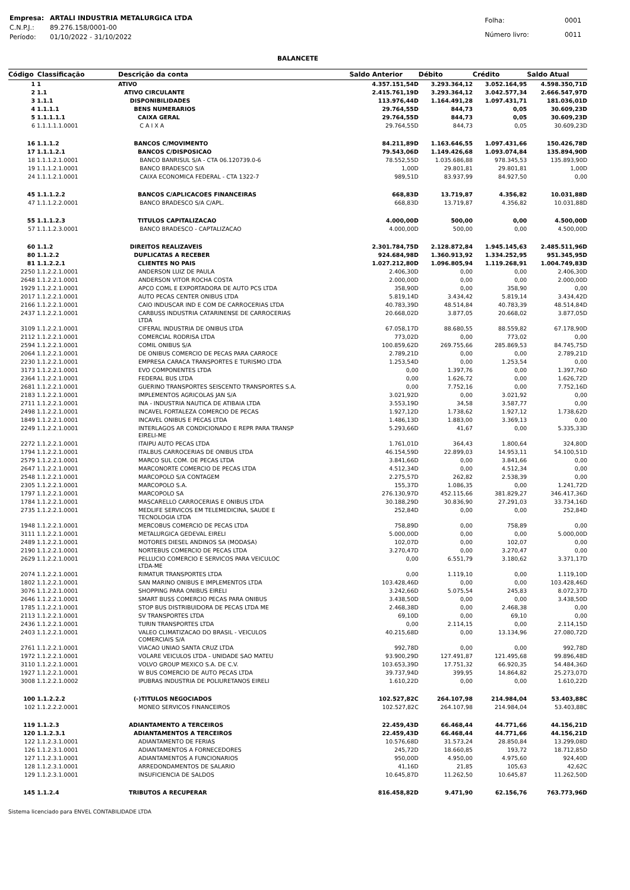| Empresa: | ARTALI INDUSTRIA METALURGICA LTDA |
| C.N.P.J.: | 89.276.158/0001-00 |
| Período: | 01/10/2022 - 31/10/2022 |
| Folha: | 0001 |
| Número livro: | 0011 |
BALANCETE
| Código | Classificação | Descrição da conta | Saldo Anterior | Débito | Crédito | Saldo Atual |
| --- | --- | --- | --- | --- | --- | --- |
| 1 | 1 | ATIVO | 4.357.151,54D | 3.293.364,12 | 3.052.164,95 | 4.598.350,71D |
| 2 | 1.1 | ATIVO CIRCULANTE | 2.415.761,19D | 3.293.364,12 | 3.042.577,34 | 2.666.547,97D |
| 3 | 1.1.1 | DISPONIBILIDADES | 113.976,44D | 1.164.491,28 | 1.097.431,71 | 181.036,01D |
| 4 | 1.1.1.1 | BENS NUMERARIOS | 29.764,55D | 844,73 | 0,05 | 30.609,23D |
| 5 | 1.1.1.1.1 | CAIXA GERAL | 29.764,55D | 844,73 | 0,05 | 30.609,23D |
| 6 | 1.1.1.1.1.0001 | C A I X A | 29.764,55D | 844,73 | 0,05 | 30.609,23D |
| 16 | 1.1.1.2 | BANCOS C/MOVIMENTO | 84.211,89D | 1.163.646,55 | 1.097.431,66 | 150.426,78D |
| 17 | 1.1.1.2.1 | BANCOS C/DISPOSICAO | 79.543,06D | 1.149.426,68 | 1.093.074,84 | 135.894,90D |
| 18 | 1.1.1.2.1.0001 | BANCO BANRISUL S/A - CTA 06.120739.0-6 | 78.552,55D | 1.035.686,88 | 978.345,53 | 135.893,90D |
| 19 | 1.1.1.2.1.0001 | BANCO BRADESCO S/A | 1,00D | 29.801,81 | 29.801,81 | 1,00D |
| 24 | 1.1.1.2.1.0001 | CAIXA ECONOMICA FEDERAL - CTA 1322-7 | 989,51D | 83.937,99 | 84.927,50 | 0,00 |
| 45 | 1.1.1.2.2 | BANCOS C/APLICACOES FINANCEIRAS | 668,83D | 13.719,87 | 4.356,82 | 10.031,88D |
| 47 | 1.1.1.2.2.0001 | BANCO BRADESCO S/A C/APL. | 668,83D | 13.719,87 | 4.356,82 | 10.031,88D |
| 55 | 1.1.1.2.3 | TITULOS CAPITALIZACAO | 4.000,00D | 500,00 | 0,00 | 4.500,00D |
| 57 | 1.1.1.2.3.0001 | BANCO BRADESCO - CAPTALIZACAO | 4.000,00D | 500,00 | 0,00 | 4.500,00D |
| 60 | 1.1.2 | DIREITOS REALIZAVEIS | 2.301.784,75D | 2.128.872,84 | 1.945.145,63 | 2.485.511,96D |
| 80 | 1.1.2.2 | DUPLICATAS A RECEBER | 924.684,98D | 1.360.913,92 | 1.334.252,95 | 951.345,95D |
| 81 | 1.1.2.2.1 | CLIENTES NO PAIS | 1.027.212,80D | 1.096.805,94 | 1.119.268,91 | 1.004.749,83D |
| 2250 | 1.1.2.2.1.0001 | ANDERSON LUIZ DE PAULA | 2.406,30D | 0,00 | 0,00 | 2.406,30D |
| 2648 | 1.1.2.2.1.0001 | ANDERSON VITOR ROCHA COSTA | 2.000,00D | 0,00 | 0,00 | 2.000,00D |
| 1929 | 1.1.2.2.1.0001 | APCO COML E EXPORTADORA DE AUTO PCS LTDA | 358,90D | 0,00 | 358,90 | 0,00 |
| 2017 | 1.1.2.2.1.0001 | AUTO PECAS CENTER ONIBUS LTDA | 5.819,14D | 3.434,42 | 5.819,14 | 3.434,42D |
| 2166 | 1.1.2.2.1.0001 | CAIO INDUSCAR IND E COM DE CARROCERIAS LTDA | 40.783,39D | 48.514,84 | 40.783,39 | 48.514,84D |
| 2437 | 1.1.2.2.1.0001 | CARBUSS INDUSTRIA CATARINENSE DE CARROCERIAS LTDA | 20.668,02D | 3.877,05 | 20.668,02 | 3.877,05D |
| 3109 | 1.1.2.2.1.0001 | CIFERAL INDUSTRIA DE ONIBUS LTDA | 67.058,17D | 88.680,55 | 88.559,82 | 67.178,90D |
| 2112 | 1.1.2.2.1.0001 | COMERCIAL RODRISA LTDA | 773,02D | 0,00 | 773,02 | 0,00 |
| 2594 | 1.1.2.2.1.0001 | COMIL ONIBUS S/A | 100.859,62D | 269.755,66 | 285.869,53 | 84.745,75D |
| 2064 | 1.1.2.2.1.0001 | DE ONIBUS COMERCIO DE PECAS PARA CARROCE | 2.789,21D | 0,00 | 0,00 | 2.789,21D |
| 2230 | 1.1.2.2.1.0001 | EMPRESA CARACA TRANSPORTES E TURISMO LTDA | 1.253,54D | 0,00 | 1.253,54 | 0,00 |
| 3173 | 1.1.2.2.1.0001 | EVO COMPONENTES LTDA | 0,00 | 1.397,76 | 0,00 | 1.397,76D |
| 2364 | 1.1.2.2.1.0001 | FEDERAL BUS LTDA | 0,00 | 1.626,72 | 0,00 | 1.626,72D |
| 2681 | 1.1.2.2.1.0001 | GUERINO TRANSPORTES SEISCENTO TRANSPORTES S.A. | 0,00 | 7.752,16 | 0,00 | 7.752,16D |
| 2183 | 1.1.2.2.1.0001 | IMPLEMENTOS AGRICOLAS JAN S/A | 3.021,92D | 0,00 | 3.021,92 | 0,00 |
| 2711 | 1.1.2.2.1.0001 | INA - INDUSTRIA NAUTICA DE ATIBAIA LTDA | 3.553,19D | 34,58 | 3.587,77 | 0,00 |
| 2498 | 1.1.2.2.1.0001 | INCAVEL FORTALEZA COMERCIO DE PECAS | 1.927,12D | 1.738,62 | 1.927,12 | 1.738,62D |
| 1849 | 1.1.2.2.1.0001 | INCAVEL ONIBUS E PECAS LTDA | 1.486,13D | 1.883,00 | 3.369,13 | 0,00 |
| 2249 | 1.1.2.2.1.0001 | INTERLAGOS AR CONDICIONADO E REPR PARA TRANSP EIRELI-ME | 5.293,66D | 41,67 | 0,00 | 5.335,33D |
| 2272 | 1.1.2.2.1.0001 | ITAIPU AUTO PECAS LTDA | 1.761,01D | 364,43 | 1.800,64 | 324,80D |
| 1794 | 1.1.2.2.1.0001 | ITALBUS CARROCERIAS DE ONIBUS LTDA | 46.154,59D | 22.899,03 | 14.953,11 | 54.100,51D |
| 2579 | 1.1.2.2.1.0001 | MARCO SUL COM. DE PECAS LTDA | 3.841,66D | 0,00 | 3.841,66 | 0,00 |
| 2647 | 1.1.2.2.1.0001 | MARCONORTE COMERCIO DE PECAS LTDA | 4.512,34D | 0,00 | 4.512,34 | 0,00 |
| 2548 | 1.1.2.2.1.0001 | MARCOPOLO S/A CONTAGEM | 2.275,57D | 262,82 | 2.538,39 | 0,00 |
| 2305 | 1.1.2.2.1.0001 | MARCOPOLO S.A. | 155,37D | 1.086,35 | 0,00 | 1.241,72D |
| 1797 | 1.1.2.2.1.0001 | MARCOPOLO SA | 276.130,97D | 452.115,66 | 381.829,27 | 346.417,36D |
| 1784 | 1.1.2.2.1.0001 | MASCARELLO CARROCERIAS E ONIBUS LTDA | 30.188,29D | 30.836,90 | 27.291,03 | 33.734,16D |
| 2735 | 1.1.2.2.1.0001 | MEDLIFE SERVICOS EM TELEMEDICINA, SAUDE E TECNOLOGIA LTDA | 252,84D | 0,00 | 0,00 | 252,84D |
| 1948 | 1.1.2.2.1.0001 | MERCOBUS COMERCIO DE PECAS LTDA | 758,89D | 0,00 | 758,89 | 0,00 |
| 3111 | 1.1.2.2.1.0001 | METALURGICA GEDEVAL EIRELI | 5.000,00D | 0,00 | 0,00 | 5.000,00D |
| 2489 | 1.1.2.2.1.0001 | MOTORES DIESEL ANDINOS SA (MODASA) | 102,07D | 0,00 | 102,07 | 0,00 |
| 2190 | 1.1.2.2.1.0001 | NORTEBUS COMERCIO DE PECAS LTDA | 3.270,47D | 0,00 | 3.270,47 | 0,00 |
| 2629 | 1.1.2.2.1.0001 | PELLUCIO COMERCIO E SERVICOS PARA VEICULOC LTDA-ME | 0,00 | 6.551,79 | 3.180,62 | 3.371,17D |
| 2074 | 1.1.2.2.1.0001 | RIMATUR TRANSPORTES LTDA | 0,00 | 1.119,10 | 0,00 | 1.119,10D |
| 1802 | 1.1.2.2.1.0001 | SAN MARINO ONIBUS E IMPLEMENTOS LTDA | 103.428,46D | 0,00 | 0,00 | 103.428,46D |
| 3076 | 1.1.2.2.1.0001 | SHOPPING PARA ONIBUS EIRELI | 3.242,66D | 5.075,54 | 245,83 | 8.072,37D |
| 2646 | 1.1.2.2.1.0001 | SMART BUSS COMERCIO PECAS PARA ONIBUS | 3.438,50D | 0,00 | 0,00 | 3.438,50D |
| 1785 | 1.1.2.2.1.0001 | STOP BUS DISTRIBUIDORA DE PECAS LTDA ME | 2.468,38D | 0,00 | 2.468,38 | 0,00 |
| 2113 | 1.1.2.2.1.0001 | SV TRANSPORTES LTDA | 69,10D | 0,00 | 69,10 | 0,00 |
| 2436 | 1.1.2.2.1.0001 | TURIN TRANSPORTES LTDA | 0,00 | 2.114,15 | 0,00 | 2.114,15D |
| 2403 | 1.1.2.2.1.0001 | VALEO CLIMATIZACAO DO BRASIL - VEICULOS COMERCIAIS S/A | 40.215,68D | 0,00 | 13.134,96 | 27.080,72D |
| 2761 | 1.1.2.2.1.0001 | VIACAO UNIAO SANTA CRUZ LTDA | 992,78D | 0,00 | 0,00 | 992,78D |
| 1972 | 1.1.2.2.1.0001 | VOLARE VEICULOS LTDA - UNIDADE SAO MATEU | 93.900,29D | 127.491,87 | 121.495,68 | 99.896,48D |
| 3110 | 1.1.2.2.1.0001 | VOLVO GROUP MEXICO S.A. DE C.V. | 103.653,39D | 17.751,32 | 66.920,35 | 54.484,36D |
| 1927 | 1.1.2.2.1.0001 | W BUS COMERCIO DE AUTO PECAS LTDA | 39.737,94D | 399,95 | 14.864,82 | 25.273,07D |
| 3008 | 1.1.2.2.1.0002 | IPUBRAS INDUSTRIA DE POLIURETANOS EIRELI | 1.610,22D | 0,00 | 0,00 | 1.610,22D |
| 100 | 1.1.2.2.2 | (-)TITULOS NEGOCIADOS | 102.527,82C | 264.107,98 | 214.984,04 | 53.403,88C |
| 102 | 1.1.2.2.2.0001 | MONEO SERVICOS FINANCEIROS | 102.527,82C | 264.107,98 | 214.984,04 | 53.403,88C |
| 119 | 1.1.2.3 | ADIANTAMENTO A TERCEIROS | 22.459,43D | 66.468,44 | 44.771,66 | 44.156,21D |
| 120 | 1.1.2.3.1 | ADIANTAMENTOS A TERCEIROS | 22.459,43D | 66.468,44 | 44.771,66 | 44.156,21D |
| 122 | 1.1.2.3.1.0001 | ADIANTAMENTO DE FERIAS | 10.576,68D | 31.573,24 | 28.850,84 | 13.299,08D |
| 126 | 1.1.2.3.1.0001 | ADIANTAMENTOS A FORNECEDORES | 245,72D | 18.660,85 | 193,72 | 18.712,85D |
| 127 | 1.1.2.3.1.0001 | ADIANTAMENTOS A FUNCIONARIOS | 950,00D | 4.950,00 | 4.975,60 | 924,40D |
| 128 | 1.1.2.3.1.0001 | ARREDONDAMENTOS DE SALARIO | 41,16D | 21,85 | 105,63 | 42,62C |
| 129 | 1.1.2.3.1.0001 | INSUFICIENCIA DE SALDOS | 10.645,87D | 11.262,50 | 10.645,87 | 11.262,50D |
| 145 | 1.1.2.4 | TRIBUTOS A RECUPERAR | 816.458,82D | 9.471,90 | 62.156,76 | 763.773,96D |
Sistema licenciado para ENVEL CONTABILIDADE LTDA